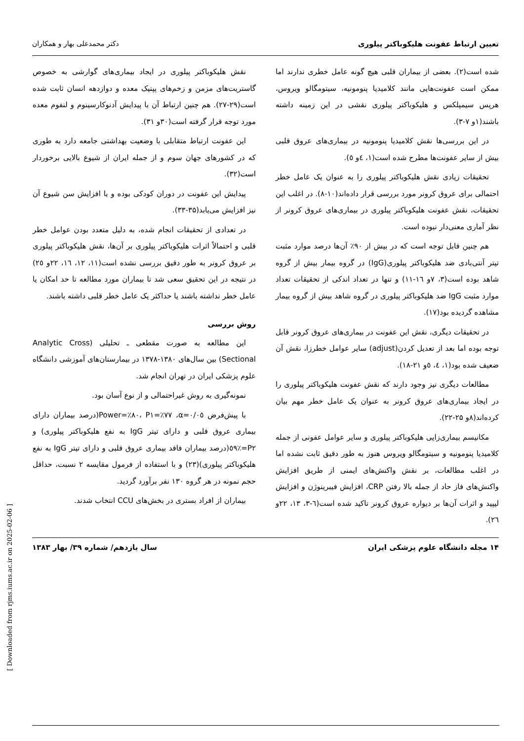تعیین ارتباط عفونت هلیکوباکتر پیلوری دکتر محمدعلی بهار و همکاران
شده است(۲). بعضی از بیماران قلبی هیچ گونه عامل خطری ندارند اما ممکن است عفونت‌هایی مانند کلامیدیا پنومونیه، سیتومگالو ویروس، هرپس سیمپلکس و هلیکوباکتر پیلوری نقشی در این زمینه داشته باشند(۱و ۷-۳).
در این بررسی‌ها نقش کلامیدیا پنومونیه در بیماری‌های عروق قلبی بیش از سایر عفونت‌ها مطرح شده است(۱، ٤و ٥).
تحقیقات زیادی نقش هلیکوباکتر پیلوری را به عنوان یک عامل خطر احتمالی برای عروق کرونر مورد بررسی قرار داده‌اند(۱۰-۸). در اغلب این تحقیقات، نقش عفونت هلیکوباکتر پیلوری در بیماری‌های عروق کرونر از نظر آماری معنی‌دار نبوده است.
هم چنین قابل توجه است که در بیش از ۹۰٪ آن‌ها درصد موارد مثبت تیتر آنتی‌بادی ضد هلیکوباکتر پیلوری(IgG) در گروه بیمار بیش از گروه شاهد بوده است(۳، ۷و ١٦-۱۱) و تنها در تعداد اندکی از تحقیقات تعداد موارد مثبت IgG ضد هلیکوباکتر پیلوری در گروه شاهد بیش از گروه بیمار مشاهده گردیده بود(۱۷).
در تحقیقات دیگری، نقش این عفونت در بیماری‌های عروق کرونر قابل توجه بوده اما بعد از تعدیل کردن(adjust) سایر عوامل خطرزا، نقش آن ضعیف شده بود(۱، ٤، ٥و ۲۱-۱۸).
مطالعات دیگری نیز وجود دارند که نقش عفونت هلیکوباکتر پیلوری را در ایجاد بیماری‌های عروق کرونر به عنوان یک عامل خطر مهم بیان کرده‌اند(۸و ۲۵-۲۲).
مکانیسم بیماری‌زایی هلیکوباکتر پیلوری و سایر عوامل عفونی از جمله کلامیدیا پنومونیه و سیتومگالو ویروس هنوز به طور دقیق ثابت نشده اما در اغلب مطالعات، بر نقش واکنش‌های ایمنی از طریق افزایش واکنش‌های فاز حاد از جمله بالا رفتن CRP، افزایش فیبرینوژن و افزایش لیپید و اثرات آن‌ها بر دیواره عروق کرونر تاکید شده است(٦-۳، ۱۳، ۲۲و ۲٦).
نقش هلیکوباکتر پیلوری در ایجاد بیماری‌های گوارشی به خصوص گاستریت‌های مزمن و زخم‌های پپتیک معده و دوازدهه انسان ثابت شده است(۲۹-۲۷). هم چنین ارتباط آن با پیدایش آدنوکارسینوم و لنفوم معده مورد توجه قرار گرفته است(۳۰و ۳۱).
این عفونت ارتباط متقابلی با وضعیت بهداشتی جامعه دارد به طوری که در کشورهای جهان سوم و از جمله ایران از شیوع بالایی برخوردار است(۳۲).
پیدایش این عفونت در دوران کودکی بوده و با افزایش سن شیوع آن نیز افزایش می‌یابد(۳۵-۳۳).
در تعدادی از تحقیقات انجام شده، به دلیل متعدد بودن عوامل خطر قلبی و احتمالاً اثرات هلیکوباکتر پیلوری بر آن‌ها، نقش هلیکوباکتر پیلوری بر عروق کرونر به طور دقیق بررسی نشده است(۱۱، ۱۲، ١٦، ۲۲و ۲٥) در نتیجه در این تحقیق سعی شد تا بیماران مورد مطالعه تا حد امکان یا عامل خطر نداشته باشند یا حداکثر یک عامل خطر قلبی داشته باشند.
روش بررسی
این مطالعه به صورت مقطعی ـ تحلیلی (Analytic Cross Sectional) بین سال‌های ۱۳۸۰-۱۳۷۸ در بیمارستان‌های آموزشی دانشگاه علوم پزشکی ایران در تهران انجام شد.
نمونه‌گیری به روش غیراحتمالی و از نوع آسان بود.
با پیش‌فرض α=۰/۰٥، Power=٪۸۰، P۱=٪۷۷(درصد بیماران دارای بیماری عروق قلبی و دارای تیتر IgG به نفع هلیکوباکتر پیلوری) و P۲=٪٥۹(درصد بیماران فاقد بیماری عروق قلبی و دارای تیتر IgG به نفع هلیکوباکتر پیلوری)(۲۳) و با استفاده از فرمول مقایسه ۲ نسبت، حداقل حجم نمونه در هر گروه ۱۳۰ نفر برآورد گردید.
بیماران از افراد بستری در بخش‌های CCU انتخاب شدند.
۱۴ مجله دانشگاه علوم پزشکی ایران سال یازدهم/ شماره ۳۹/ بهار ۱۳۸۳
[ Downloaded from rjms.iums.ac.ir on 2025-02-06 ]